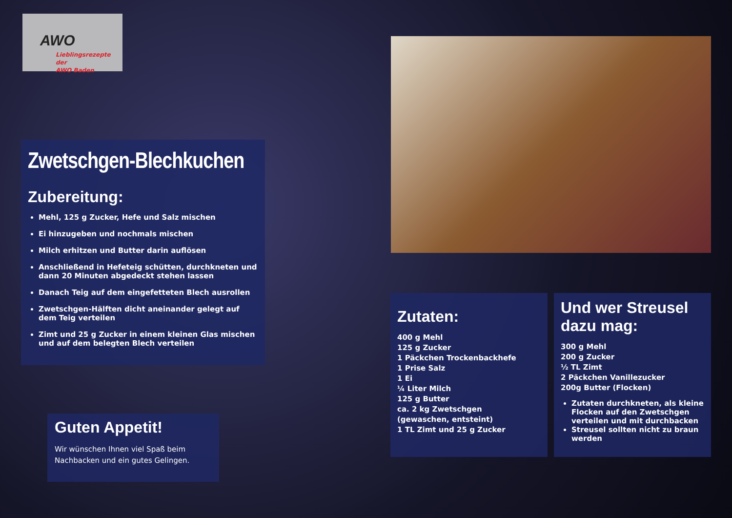AWO
Lieblingsrezepte der
AWO Baden
Zwetschgen-Blechkuchen
Zubereitung:
Mehl, 125 g Zucker, Hefe und Salz mischen
Ei hinzugeben und nochmals mischen
Milch erhitzen und Butter darin auflösen
Anschließend in Hefeteig schütten, durchkneten und dann 20 Minuten abgedeckt stehen lassen
Danach Teig auf dem eingefetteten Blech ausrollen
Zwetschgen-Hälften dicht aneinander gelegt auf dem Teig verteilen
Zimt und 25 g Zucker in einem kleinen Glas mischen und auf dem belegten Blech verteilen
Zutaten:
400 g Mehl
125 g Zucker
1 Päckchen Trockenbackhefe
1 Prise Salz
1 Ei
¼ Liter Milch
125 g Butter
ca. 2 kg Zwetschgen
(gewaschen, entsteint)
1 TL Zimt und 25 g Zucker
Und wer Streusel dazu mag:
300 g Mehl
200 g Zucker
½ TL Zimt
2 Päckchen Vanillezucker
200g Butter (Flocken)
Zutaten durchkneten, als kleine Flocken auf den Zwetschgen verteilen und mit durchbacken
Streusel sollten nicht zu braun werden
Guten Appetit!
Wir wünschen Ihnen viel Spaß beim Nachbacken und ein gutes Gelingen.